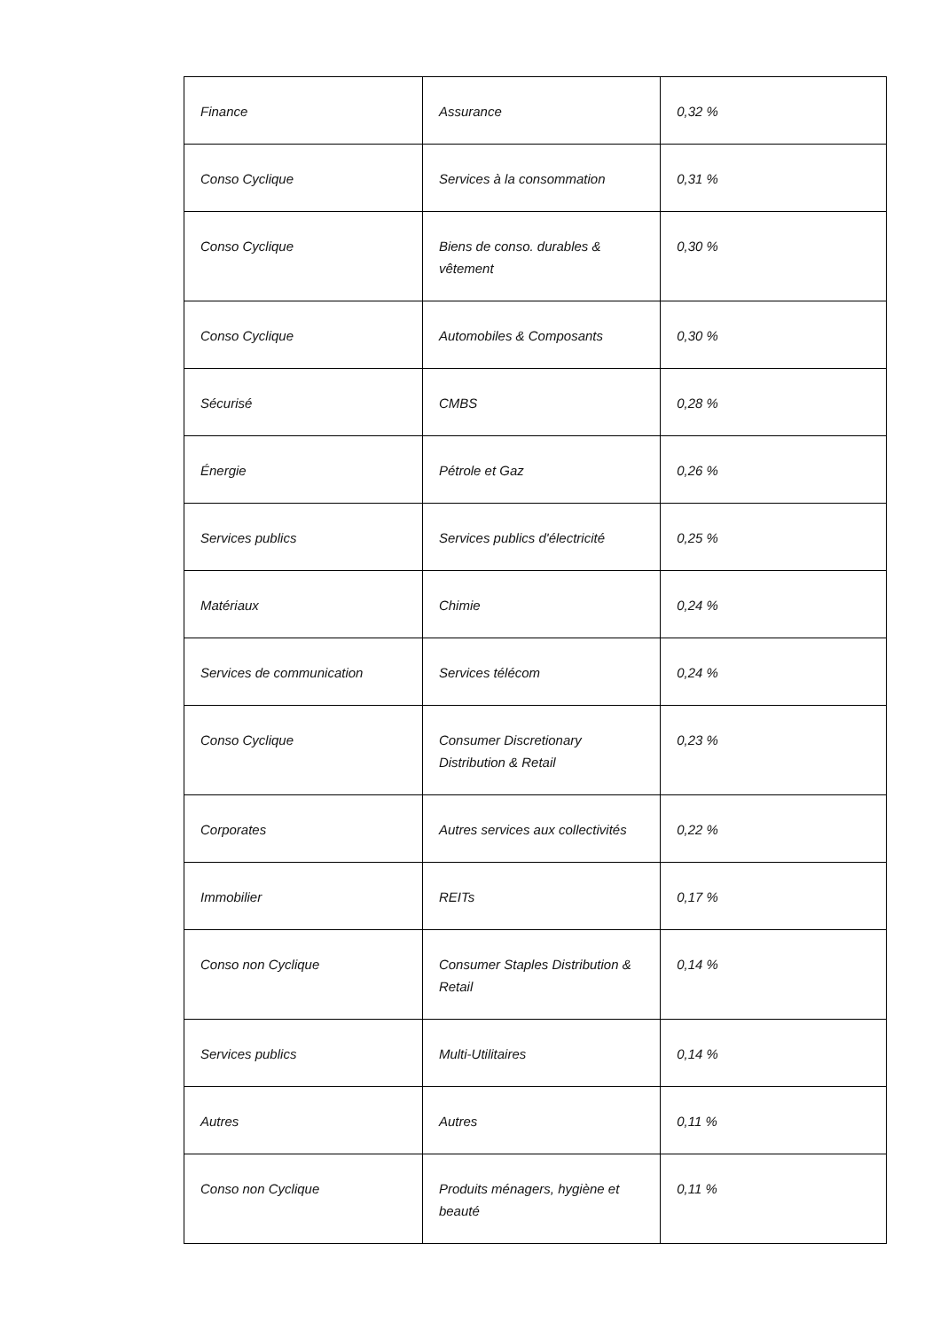| Finance | Assurance | 0,32 % |
| Conso Cyclique | Services à la consommation | 0,31 % |
| Conso Cyclique | Biens de conso. durables & vêtement | 0,30 % |
| Conso Cyclique | Automobiles & Composants | 0,30 % |
| Sécurisé | CMBS | 0,28 % |
| Énergie | Pétrole et Gaz | 0,26 % |
| Services publics | Services publics d'électricité | 0,25 % |
| Matériaux | Chimie | 0,24 % |
| Services de communication | Services télécom | 0,24 % |
| Conso Cyclique | Consumer Discretionary Distribution & Retail | 0,23 % |
| Corporates | Autres services aux collectivités | 0,22 % |
| Immobilier | REITs | 0,17 % |
| Conso non Cyclique | Consumer Staples Distribution & Retail | 0,14 % |
| Services publics | Multi-Utilitaires | 0,14 % |
| Autres | Autres | 0,11 % |
| Conso non Cyclique | Produits ménagers, hygiène et beauté | 0,11 % |